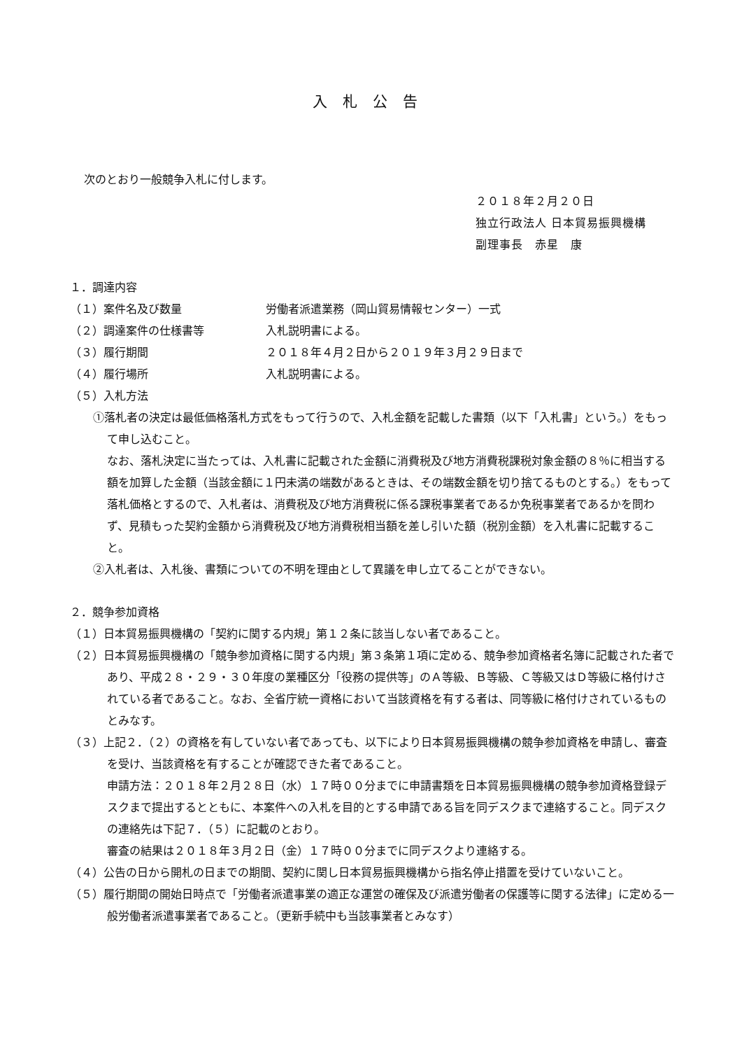入札公告
次のとおり一般競争入札に付します。
２０１８年２月２０日
独立行政法人 日本貿易振興機構
副理事長　赤星　康
１．調達内容
（１）案件名及び数量 労働者派遣業務（岡山貿易情報センター）一式
（２）調達案件の仕様書等 入札説明書による。
（３）履行期間 ２０１８年４月２日から２０１９年３月２９日まで
（４）履行場所 入札説明書による。
（５）入札方法
①落札者の決定は最低価格落札方式をもって行うので、入札金額を記載した書類（以下「入札書」という。）をもって申し込むこと。
なお、落札決定に当たっては、入札書に記載された金額に消費税及び地方消費税課税対象金額の８％に相当する額を加算した金額（当該金額に１円未満の端数があるときは、その端数金額を切り捨てるものとする。）をもって落札価格とするので、入札者は、消費税及び地方消費税に係る課税事業者であるか免税事業者であるかを問わず、見積もった契約金額から消費税及び地方消費税相当額を差し引いた額（税別金額）を入札書に記載すること。
②入札者は、入札後、書類についての不明を理由として異議を申し立てることができない。
２．競争参加資格
（１）日本貿易振興機構の「契約に関する内規」第１２条に該当しない者であること。
（２）日本貿易振興機構の「競争参加資格に関する内規」第３条第１項に定める、競争参加資格者名簿に記載された者であり、平成２８・２９・３０年度の業種区分「役務の提供等」のＡ等級、Ｂ等級、Ｃ等級又はＤ等級に格付けされている者であること。なお、全省庁統一資格において当該資格を有する者は、同等級に格付けされているものとみなす。
（３）上記２．（２）の資格を有していない者であっても、以下により日本貿易振興機構の競争参加資格を申請し、審査を受け、当該資格を有することが確認できた者であること。
申請方法：２０１８年２月２８日（水）１７時００分までに申請書類を日本貿易振興機構の競争参加資格登録デスクまで提出するとともに、本案件への入札を目的とする申請である旨を同デスクまで連絡すること。同デスクの連絡先は下記７．（５）に記載のとおり。
審査の結果は２０１８年３月２日（金）１７時００分までに同デスクより連絡する。
（４）公告の日から開札の日までの期間、契約に関し日本貿易振興機構から指名停止措置を受けていないこと。
（５）履行期間の開始日時点で「労働者派遣事業の適正な運営の確保及び派遣労働者の保護等に関する法律」に定める一般労働者派遣事業者であること。（更新手続中も当該事業者とみなす）